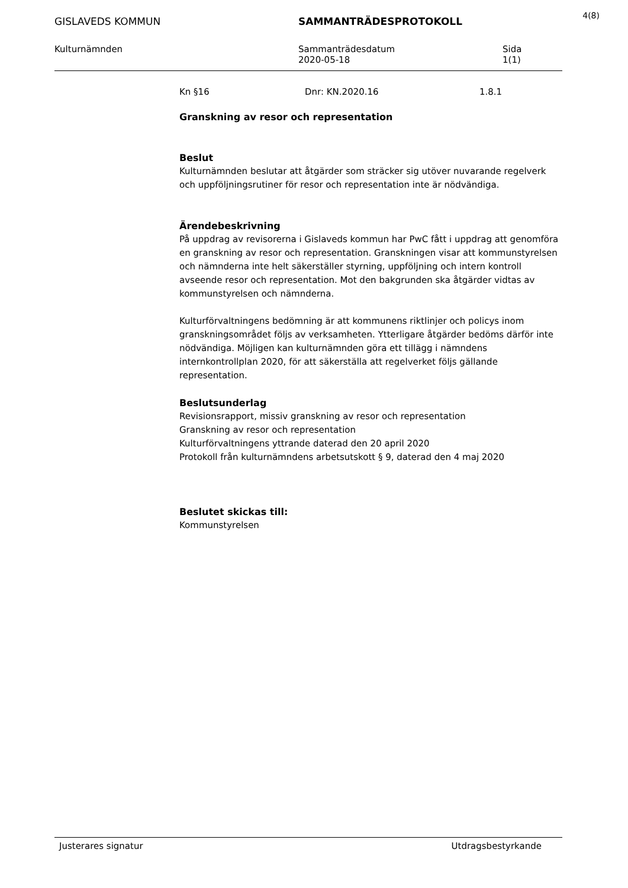4(8)
GISLAVEDS KOMMUN SAMMANTRÄDESPROTOKOLL
Kulturnämnden Sammanträdesdatum
2020-05-18
Sida
1(1)
Kn §16 Dnr: KN.2020.16 1.8.1
Granskning av resor och representation
Beslut
Kulturnämnden beslutar att åtgärder som sträcker sig utöver nuvarande regelverk och uppföljningsrutiner för resor och representation inte är nödvändiga.
Ärendebeskrivning
På uppdrag av revisorerna i Gislaveds kommun har PwC fått i uppdrag att genomföra en granskning av resor och representation. Granskningen visar att kommunstyrelsen och nämnderna inte helt säkerställer styrning, uppföljning och intern kontroll avseende resor och representation. Mot den bakgrunden ska åtgärder vidtas av kommunstyrelsen och nämnderna.
Kulturförvaltningens bedömning är att kommunens riktlinjer och policys inom granskningsområdet följs av verksamheten. Ytterligare åtgärder bedöms därför inte nödvändiga. Möjligen kan kulturnämnden göra ett tillägg i nämndens internkontrollplan 2020, för att säkerställa att regelverket följs gällande representation.
Beslutsunderlag
Revisionsrapport, missiv granskning av resor och representation
Granskning av resor och representation
Kulturförvaltningens yttrande daterad den 20 april 2020
Protokoll från kulturnämndens arbetsutskott § 9, daterad den 4 maj 2020
Beslutet skickas till:
Kommunstyrelsen
Justerares signatur Utdragsbestyrkande